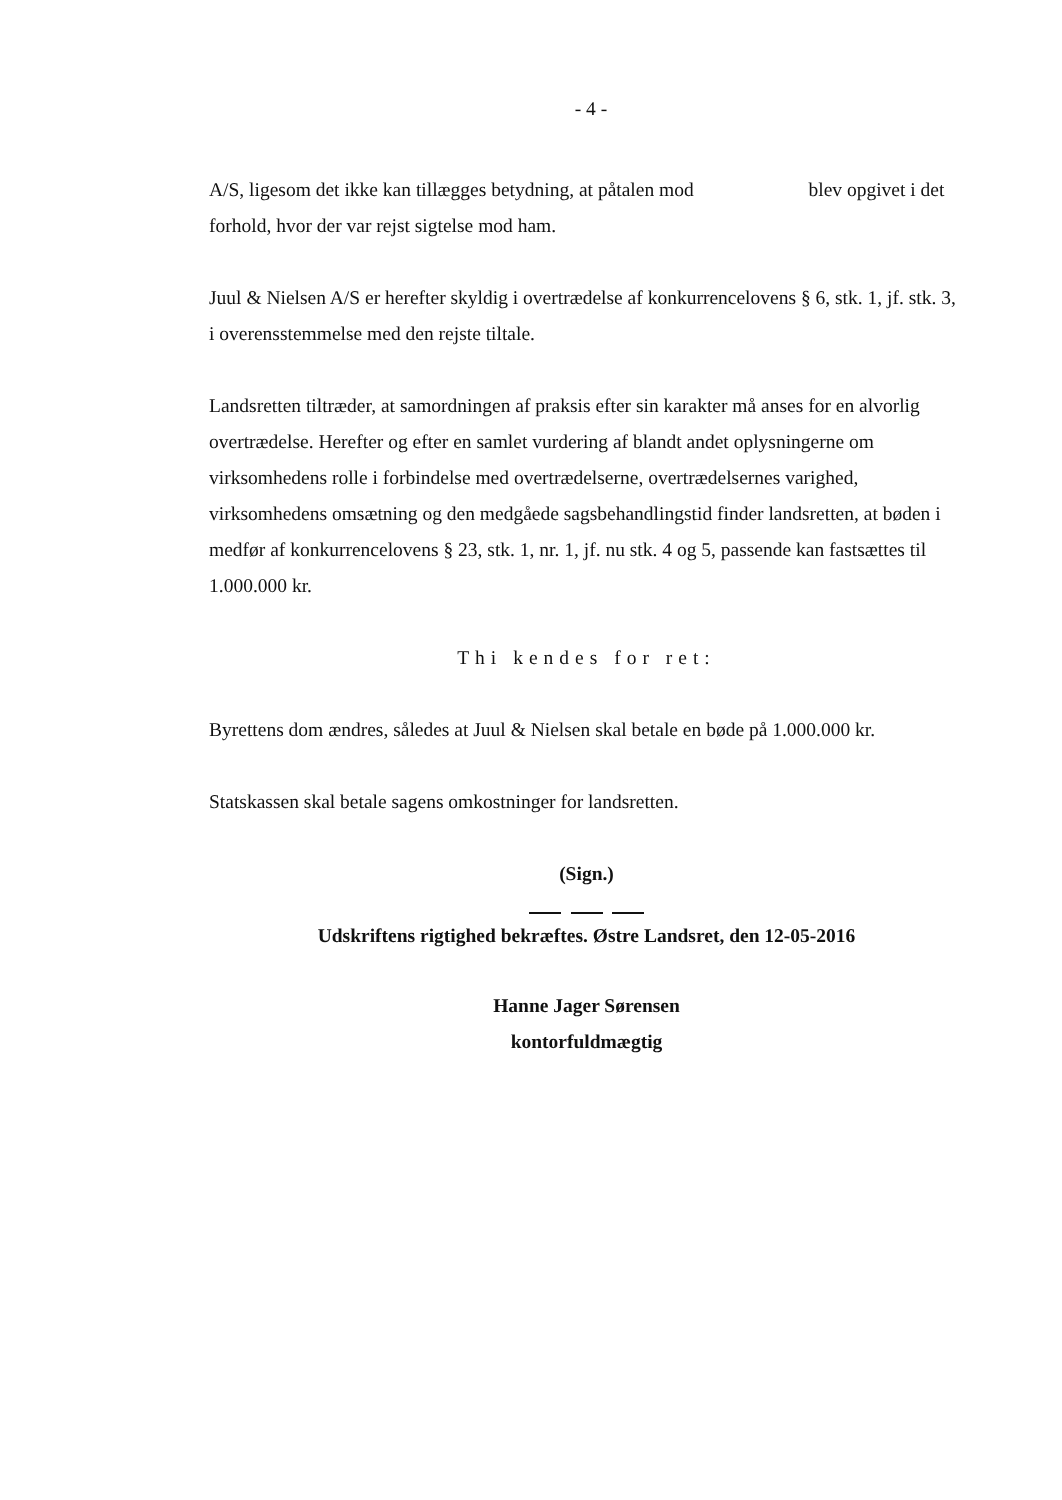- 4 -
A/S, ligesom det ikke kan tillægges betydning, at påtalen mod blev opgivet i det forhold, hvor der var rejst sigtelse mod ham.
Juul & Nielsen A/S er herefter skyldig i overtrædelse af konkurrencelovens § 6, stk. 1, jf. stk. 3, i overensstemmelse med den rejste tiltale.
Landsretten tiltræder, at samordningen af praksis efter sin karakter må anses for en alvorlig overtrædelse. Herefter og efter en samlet vurdering af blandt andet oplysningerne om virksomhedens rolle i forbindelse med overtrædelserne, overtrædelsernes varighed, virksomhedens omsætning og den medgåede sagsbehandlingstid finder landsretten, at bøden i medfør af konkurrencelovens § 23, stk. 1, nr. 1, jf. nu stk. 4 og 5, passende kan fastsættes til 1.000.000 kr.
Thi kendes for ret:
Byrettens dom ændres, således at Juul & Nielsen skal betale en bøde på 1.000.000 kr.
Statskassen skal betale sagens omkostninger for landsretten.
(Sign.)
Udskriftens rigtighed bekræftes. Østre Landsret, den 12-05-2016
Hanne Jager Sørensen
kontorfuldmægtig